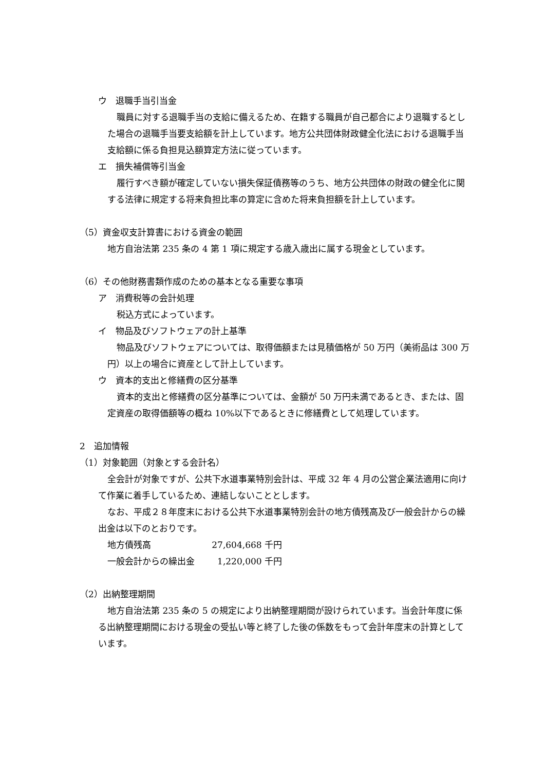ウ　退職手当引当金
職員に対する退職手当の支給に備えるため、在籍する職員が自己都合により退職するとした場合の退職手当要支給額を計上しています。地方公共団体財政健全化法における退職手当支給額に係る負担見込額算定方法に従っています。
エ　損失補償等引当金
履行すべき額が確定していない損失保証債務等のうち、地方公共団体の財政の健全化に関する法律に規定する将来負担比率の算定に含めた将来負担額を計上しています。
（5）資金収支計算書における資金の範囲
地方自治法第 235 条の 4 第 1 項に規定する歳入歳出に属する現金としています。
（6）その他財務書類作成のための基本となる重要な事項
ア　消費税等の会計処理
税込方式によっています。
イ　物品及びソフトウェアの計上基準
物品及びソフトウェアについては、取得価額または見積価格が 50 万円（美術品は 300 万円）以上の場合に資産として計上しています。
ウ　資本的支出と修繕費の区分基準
資本的支出と修繕費の区分基準については、金額が 50 万円未満であるとき、または、固定資産の取得価額等の概ね 10%以下であるときに修繕費として処理しています。
2　追加情報
（1）対象範囲（対象とする会計名）
全会計が対象ですが、公共下水道事業特別会計は、平成 32 年 4 月の公営企業法適用に向けて作業に着手しているため、連結しないこととします。
なお、平成２８年度末における公共下水道事業特別会計の地方債残高及び一般会計からの繰出金は以下のとおりです。
地方債残高 27,604,668 千円
一般会計からの繰出金 1,220,000 千円
（2）出納整理期間
地方自治法第 235 条の 5 の規定により出納整理期間が設けられています。当会計年度に係る出納整理期間における現金の受払い等と終了した後の係数をもって会計年度末の計算としています。